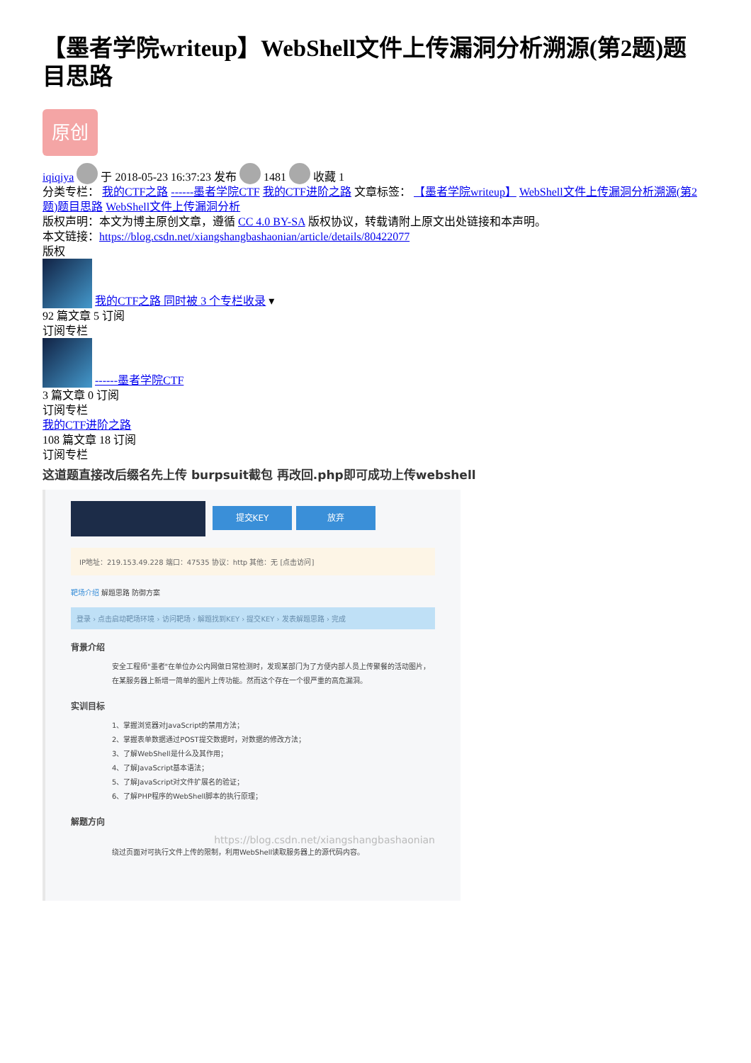【墨者学院writeup】WebShell文件上传漏洞分析溯源(第2题)题目思路
原创
iqiqiya 于 2018-05-23 16:37:23 发布 1481 收藏 1
分类专栏： 我的CTF之路 ------墨者学院CTF 我的CTF进阶之路 文章标签： 【墨者学院writeup】 WebShell文件上传漏洞分析溯源(第2题)题目思路 WebShell文件上传漏洞分析
版权声明：本文为博主原创文章，遵循 CC 4.0 BY-SA 版权协议，转载请附上原文出处链接和本声明。
本文链接：https://blog.csdn.net/xiangshangbashaonian/article/details/80422077
版权
我的CTF之路 同时被 3 个专栏收录 ▾
92 篇文章 5 订阅
订阅专栏
------墨者学院CTF
3 篇文章 0 订阅
订阅专栏
我的CTF进阶之路
108 篇文章 18 订阅
订阅专栏
这道题直接改后缀名先上传 burpsuit截包 再改回.php即可成功上传webshell
提交KEY 放弃
IP地址：219.153.49.228 端口：47535 协议：http 其他：无 [点击访问]
靶场介绍 解题思路 防御方案
登录 › 点击启动靶场环境 › 访问靶场 › 解题找到KEY › 提交KEY › 发表解题思路 › 完成
背景介绍
安全工程师"墨者"在单位办公内网做日常检测时，发现某部门为了方便内部人员上传聚餐的活动图片，在某服务器上新增一简单的图片上传功能。然而这个存在一个很严重的高危漏洞。
实训目标
1、掌握浏览器对JavaScript的禁用方法；
2、掌握表单数据通过POST提交数据时，对数据的修改方法；
3、了解WebShell是什么及其作用；
4、了解JavaScript基本语法；
5、了解JavaScript对文件扩展名的验证；
6、了解PHP程序的WebShell脚本的执行原理；
解题方向
https://blog.csdn.net/xiangshangbashaonian
绕过页面对可执行文件上传的限制，利用WebShell读取服务器上的源代码内容。